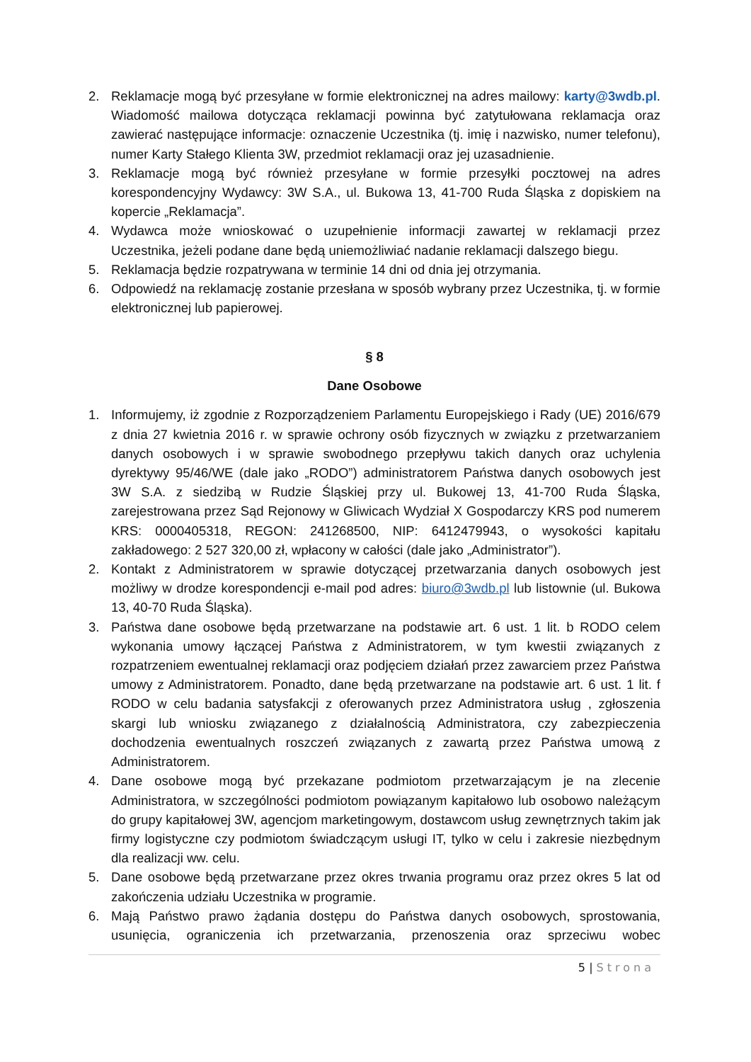2. Reklamacje mogą być przesyłane w formie elektronicznej na adres mailowy: karty@3wdb.pl. Wiadomość mailowa dotycząca reklamacji powinna być zatytułowana reklamacja oraz zawierać następujące informacje: oznaczenie Uczestnika (tj. imię i nazwisko, numer telefonu), numer Karty Stałego Klienta 3W, przedmiot reklamacji oraz jej uzasadnienie.
3. Reklamacje mogą być również przesyłane w formie przesyłki pocztowej na adres korespondencyjny Wydawcy: 3W S.A., ul. Bukowa 13, 41-700 Ruda Śląska z dopiskiem na kopercie „Reklamacja”.
4. Wydawca może wnioskować o uzupełnienie informacji zawartej w reklamacji przez Uczestnika, jeżeli podane dane będą uniemożliwiać nadanie reklamacji dalszego biegu.
5. Reklamacja będzie rozpatrywana w terminie 14 dni od dnia jej otrzymania.
6. Odpowiedź na reklamację zostanie przesłana w sposób wybrany przez Uczestnika, tj. w formie elektronicznej lub papierowej.
§ 8
Dane Osobowe
1. Informujemy, iż zgodnie z Rozporządzeniem Parlamentu Europejskiego i Rady (UE) 2016/679 z dnia 27 kwietnia 2016 r. w sprawie ochrony osób fizycznych w związku z przetwarzaniem danych osobowych i w sprawie swobodnego przepływu takich danych oraz uchylenia dyrektywy 95/46/WE (dale jako „RODO”) administratorem Państwa danych osobowych jest 3W S.A. z siedzibą w Rudzie Śląskiej przy ul. Bukowej 13, 41-700 Ruda Śląska, zarejestrowana przez Sąd Rejonowy w Gliwicach Wydział X Gospodarczy KRS pod numerem KRS: 0000405318, REGON: 241268500, NIP: 6412479943, o wysokości kapitału zakładowego: 2 527 320,00 zł, wpłacony w całości (dale jako „Administrator”).
2. Kontakt z Administratorem w sprawie dotyczącej przetwarzania danych osobowych jest możliwy w drodze korespondencji e-mail pod adres: biuro@3wdb.pl lub listownie (ul. Bukowa 13, 40-70 Ruda Śląska).
3. Państwa dane osobowe będą przetwarzane na podstawie art. 6 ust. 1 lit. b RODO celem wykonania umowy łączącej Państwa z Administratorem, w tym kwestii związanych z rozpatrzeniem ewentualnej reklamacji oraz podjęciem działań przez zawarciem przez Państwa umowy z Administratorem. Ponadto, dane będą przetwarzane na podstawie art. 6 ust. 1 lit. f RODO w celu badania satysfakcji z oferowanych przez Administratora usług , zgłoszenia skargi lub wniosku związanego z działalnością Administratora, czy zabezpieczenia dochodzenia ewentualnych roszczeń związanych z zawartą przez Państwa umową z Administratorem.
4. Dane osobowe mogą być przekazane podmiotom przetwarzającym je na zlecenie Administratora, w szczególności podmiotom powiązanym kapitałowo lub osobowo należącym do grupy kapitałowej 3W, agencjom marketingowym, dostawcom usług zewnętrznych takim jak firmy logistyczne czy podmiotom świadczącym usługi IT, tylko w celu i zakresie niezbędnym dla realizacji ww. celu.
5. Dane osobowe będą przetwarzane przez okres trwania programu oraz przez okres 5 lat od zakończenia udziału Uczestnika w programie.
6. Mają Państwo prawo żądania dostępu do Państwa danych osobowych, sprostowania, usunięcia, ograniczenia ich przetwarzania, przenoszenia oraz sprzeciwu wobec
5 | Strona